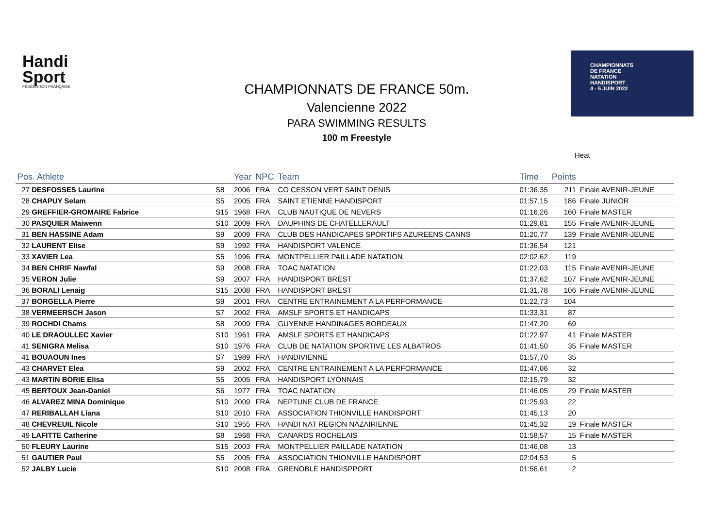Handi
Sport
FÉDÉRATION FRANÇAISE
CHAMPIONNATS
DE FRANCE
NATATION
HANDISPORT
4 - 5 JUIN 2022
CHAMPIONNATS DE FRANCE 50m.
Valencienne 2022
PARA SWIMMING RESULTS
100 m Freestyle
Heat
| Pos. Athlete | | Year | NPC | Team | Time | Points | |
| --- | --- | --- | --- | --- | --- | --- | --- |
| 27 DESFOSSES Laurine | S8 | 2006 | FRA | CO CESSON VERT SAINT DENIS | 01:36,35 | 211 | Finale AVENIR-JEUNE |
| 28 CHAPUY Selam | S5 | 2005 | FRA | SAINT ETIENNE HANDISPORT | 01:57,15 | 186 | Finale JUNIOR |
| 29 GREFFIER-GROMAIRE Fabrice | S15 | 1968 | FRA | CLUB NAUTIQUE DE NEVERS | 01:16,26 | 160 | Finale MASTER |
| 30 PASQUIER Maiwenn | S10 | 2009 | FRA | DAUPHINS DE CHATELLERAULT | 01:29,81 | 155 | Finale AVENIR-JEUNE |
| 31 BEN HASSINE Adam | S9 | 2009 | FRA | CLUB DES HANDICAPES SPORTIFS AZUREENS CANNS | 01:20,77 | 139 | Finale AVENIR-JEUNE |
| 32 LAURENT Elise | S9 | 1992 | FRA | HANDISPORT VALENCE | 01:36,54 | 121 | |
| 33 XAVIER Lea | S5 | 1996 | FRA | MONTPELLIER PAILLADE NATATION | 02:02,62 | 119 | |
| 34 BEN CHRIF Nawfal | S9 | 2008 | FRA | TOAC NATATION | 01:22,03 | 115 | Finale AVENIR-JEUNE |
| 35 VERON Julie | S9 | 2007 | FRA | HANDISPORT BREST | 01:37,62 | 107 | Finale AVENIR-JEUNE |
| 36 BORALI Lenaig | S15 | 2008 | FRA | HANDISPORT BREST | 01:31,78 | 106 | Finale AVENIR-JEUNE |
| 37 BORGELLA Pierre | S9 | 2001 | FRA | CENTRE ENTRAINEMENT A LA PERFORMANCE | 01:22,73 | 104 | |
| 38 VERMEERSCH Jason | S7 | 2002 | FRA | AMSLF SPORTS ET HANDICAPS | 01:33,31 | 87 | |
| 39 ROCHDI Chams | S8 | 2009 | FRA | GUYENNE HANDINAGES BORDEAUX | 01:47,20 | 69 | |
| 40 LE DRAOULLEC Xavier | S10 | 1961 | FRA | AMSLF SPORTS ET HANDICAPS | 01:22,97 | 41 | Finale MASTER |
| 41 SENIGRA Melisa | S10 | 1976 | FRA | CLUB DE NATATION SPORTIVE LES ALBATROS | 01:41,50 | 35 | Finale MASTER |
| 41 BOUAOUN Ines | S7 | 1989 | FRA | HANDIVIENNE | 01:57,70 | 35 | |
| 43 CHARVET Elea | S9 | 2002 | FRA | CENTRE ENTRAINEMENT A LA PERFORMANCE | 01:47,06 | 32 | |
| 43 MARTIN BORIE Elisa | S5 | 2005 | FRA | HANDISPORT LYONNAIS | 02:15,79 | 32 | |
| 45 BERTOUX Jean-Daniel | S6 | 1977 | FRA | TOAC NATATION | 01:46,05 | 29 | Finale MASTER |
| 46 ALVAREZ MINA Dominique | S10 | 2009 | FRA | NEPTUNE CLUB DE FRANCE | 01:25,93 | 22 | |
| 47 RERIBALLAH Liana | S10 | 2010 | FRA | ASSOCIATION THIONVILLE HANDISPORT | 01:45,13 | 20 | |
| 48 CHEVREUIL Nicole | S10 | 1955 | FRA | HANDI NAT REGION NAZAIRIENNE | 01:45,32 | 19 | Finale MASTER |
| 49 LAFITTE Catherine | S8 | 1968 | FRA | CANARDS ROCHELAIS | 01:58,57 | 15 | Finale MASTER |
| 50 FLEURY Laurine | S15 | 2003 | FRA | MONTPELLIER PAILLADE NATATION | 01:46,08 | 13 | |
| 51 GAUTIER Paul | S5 | 2005 | FRA | ASSOCIATION THIONVILLE HANDISPORT | 02:04,53 | 5 | |
| 52 JALBY Lucie | S10 | 2008 | FRA | GRENOBLE HANDISPPORT | 01:56,61 | 2 | |